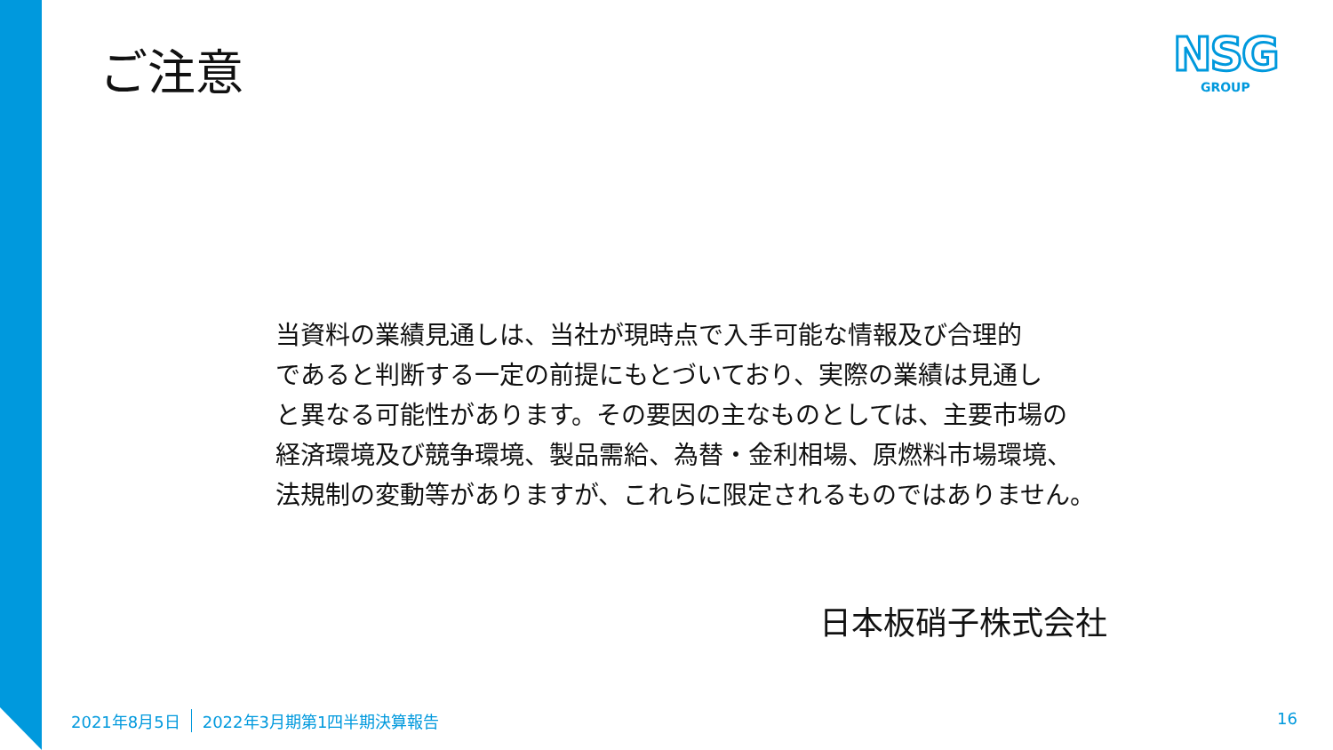ご注意
NSG
GROUP
当資料の業績見通しは、当社が現時点で入手可能な情報及び合理的
であると判断する一定の前提にもとづいており、実際の業績は見通し
と異なる可能性があります。その要因の主なものとしては、主要市場の
経済環境及び競争環境、製品需給、為替・金利相場、原燃料市場環境、
法規制の変動等がありますが、これらに限定されるものではありません。
日本板硝子株式会社
2021年8月5日 2022年3月期第1四半期決算報告
16